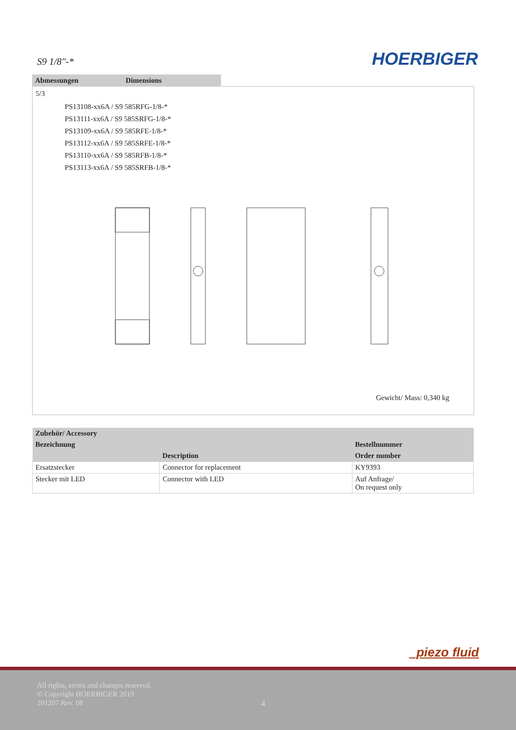S9 1/8"-* HOERBIGER
Abmessungen Dimensions
5/3
PS13108-xx6A / S9 585RFG-1/8-*
PS13111-xx6A / S9 585SRFG-1/8-*
PS13109-xx6A / S9 585RFE-1/8-*
PS13112-xx6A / S9 585SRFE-1/8-*
PS13110-xx6A / S9 585RFB-1/8-*
PS13113-xx6A / S9 585SRFB-1/8-*
Gewicht/ Mass: 0,340 kg
| Zubehör/ Accessory | | |
| --- | --- | --- |
| Bezeichnung | | Bestellnummer |
| | Description | Order number |
| Ersatzstecker | Connector for replacement | KY9393 |
| Stecker mit LED | Connector with LED | Auf Anfrage/ On request only |
_piezo fluid
All rights, errors and changes reserved.
© Copyright HOERBIGER 2019
201207 Rev. 08
4